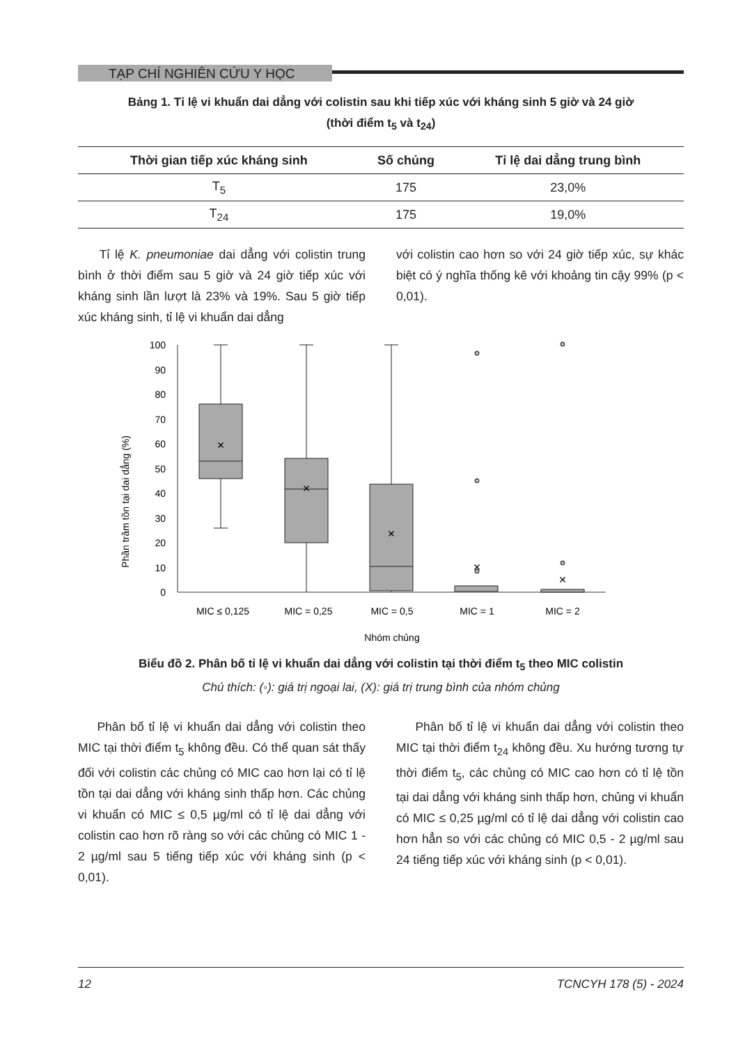TẠP CHÍ NGHIÊN CỨU Y HỌC
Bảng 1. Tỉ lệ vi khuẩn dai dẳng với colistin sau khi tiếp xúc với kháng sinh 5 giờ và 24 giờ
(thời điểm t<sub>5</sub> và t<sub>24</sub>)
| Thời gian tiếp xúc kháng sinh | Số chủng | Tỉ lệ dai dẳng trung bình |
| --- | --- | --- |
| T<sub>5</sub> | 175 | 23,0% |
| T<sub>24</sub> | 175 | 19,0% |
Tỉ lệ K. pneumoniae dai dẳng với colistin trung bình ở thời điểm sau 5 giờ và 24 giờ tiếp xúc với kháng sinh lần lượt là 23% và 19%. Sau 5 giờ tiếp xúc kháng sinh, tỉ lệ vi khuẩn dai dẳng
với colistin cao hơn so với 24 giờ tiếp xúc, sự khác biệt có ý nghĩa thống kê với khoảng tin cậy 99% (p < 0,01).
Phần trăm tồn tại dai dẳng (%)
0
10
20
30
40
50
60
70
80
90
100
×
×
×
×
×
MIC ≤ 0,125
MIC = 0,25
MIC = 0,5
MIC = 1
MIC = 2
Nhóm chủng
Biểu đồ 2. Phân bố tỉ lệ vi khuẩn dai dẳng với colistin tại thời điểm t<sub>5</sub> theo MIC colistin
Chú thích: (◦): giá trị ngoại lai, (X): giá trị trung bình của nhóm chủng
Phân bố tỉ lệ vi khuẩn dai dẳng với colistin theo MIC tại thời điểm t<sub>5</sub> không đều. Có thể quan sát thấy đối với colistin các chủng có MIC cao hơn lại có tỉ lệ tồn tại dai dẳng với kháng sinh thấp hơn. Các chủng vi khuẩn có MIC ≤ 0,5 µg/ml có tỉ lệ dai dẳng với colistin cao hơn rõ ràng so với các chủng có MIC 1 - 2 µg/ml sau 5 tiếng tiếp xúc với kháng sinh (p < 0,01).
Phân bố tỉ lệ vi khuẩn dai dẳng với colistin theo MIC tại thời điểm t<sub>24</sub> không đều. Xu hướng tương tự thời điểm t<sub>5</sub>, các chủng có MIC cao hơn có tỉ lệ tồn tại dai dẳng với kháng sinh thấp hơn, chủng vi khuẩn có MIC ≤ 0,25 µg/ml có tỉ lệ dai dẳng với colistin cao hơn hẳn so với các chủng có MIC 0,5 - 2 µg/ml sau 24 tiếng tiếp xúc với kháng sinh (p < 0,01).
12 TCNCYH 178 (5) - 2024